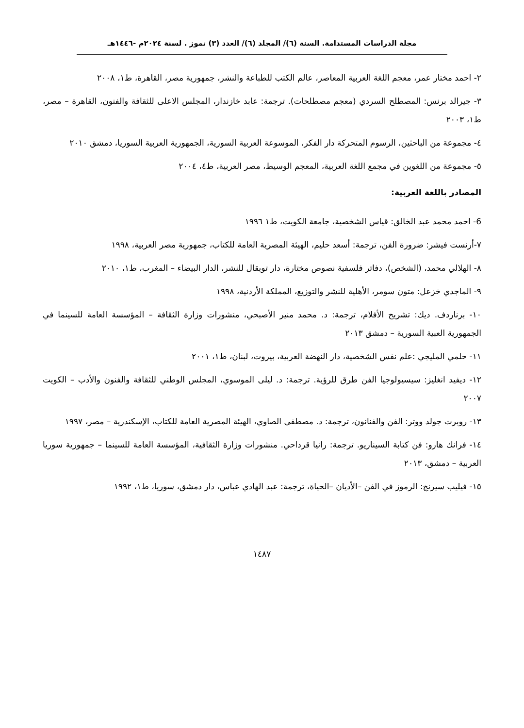مجلة الدراسات المستدامة. السنة (٦)/ المجلد (٦)/ العدد (٣) تموز . لسنة ٢٠٢٤م -١٤٤٦هـ
٢- احمد مختار عمر، معجم اللغة العربية المعاصر، عالم الكتب للطباعة والنشر، جمهورية مصر، القاهرة، ط١، ٢٠٠٨
٣- جيرالد برنس: المصطلح السردي (معجم مصطلحات). ترجمة: عابد خازندار، المجلس الاعلى للثقافة والفنون، القاهرة – مصر، ط١، ٢٠٠٣
٤- مجموعة من الباحثين، الرسوم المتحركة دار الفكر، الموسوعة العربية السورية، الجمهورية العربية السوريا، دمشق ٢٠١٠
٥- مجموعة من اللغوين في مجمع اللغة العربية، المعجم الوسيط، مصر العربية، ط٤، ٢٠٠٤
المصادر باللغة العربية:
6- احمد محمد عبد الخالق: قياس الشخصية، جامعة الكويت، ط١ ١٩٩٦
٧-أرنست فيشر: ضرورة الفن، ترجمة: أسعد حليم، الهيئة المصرية العامة للكتاب، جمهورية مصر العربية، ١٩٩٨
٨- الهلالي محمد، (الشخص)، دفاتر فلسفية نصوص مختارة، دار توبقال للنشر، الدار البيضاء – المغرب، ط١، ٢٠١٠
٩- الماجدي خزعل: متون سومر، الأهلية للنشر والتوزيع، المملكة الأردنية، ١٩٩٨
١٠- برناردف. ديك: تشريح الأفلام، ترجمة: د. محمد منير الأصبحي، منشورات وزارة الثقافة – المؤسسة العامة للسينما في الجمهورية العبية السورية – دمشق ٢٠١٣
١١- حلمي المليجي :علم نفس الشخصية، دار النهضة العربية، بيروت، لبنان، ط١، ٢٠٠١
١٢- ديفيد انغليز: سيسيولوجيا الفن طرق للرؤية. ترجمة: د. ليلى الموسوي، المجلس الوطني للثقافة والفنون والأدب – الكويت ٢٠٠٧
١٣- روبرت جولد ووتر: الفن والفنانون، ترجمة: د. مصطفى الصاوي، الهيئة المصرية العامة للكتاب، الإسكندرية – مصر، ١٩٩٧
١٤- فرانك هارو: فن كتابة السيناريو. ترجمة: رانيا قرداحي. منشورات وزارة الثقافية، المؤسسة العامة للسينما – جمهورية سوريا العربية – دمشق، ٢٠١٣
١٥- فيليب سيرنج: الرموز في الفن –الأديان –الحياة، ترجمة: عبد الهادي عباس، دار دمشق، سوريا، ط١، ١٩٩٢
١٤٨٧